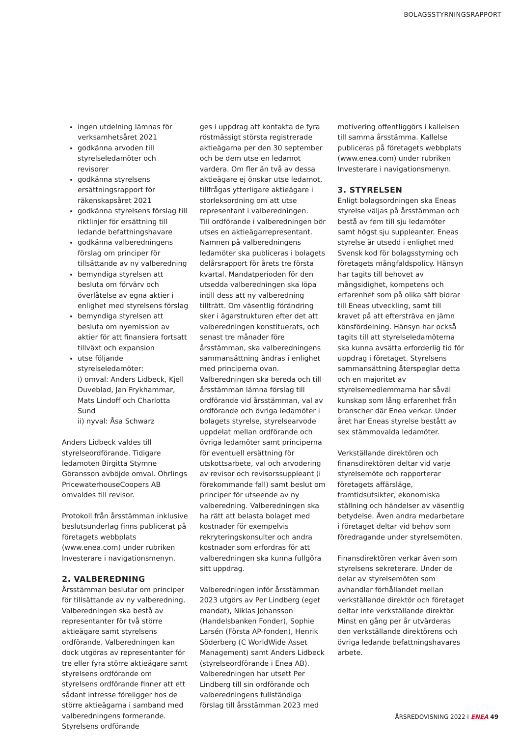BOLAGSSTYRNINGSRAPPORT
ingen utdelning lämnas för verksamhetsåret 2021
godkänna arvoden till styrelseledamöter och revisorer
godkänna styrelsens ersättningsrapport för räkenskapsåret 2021
godkänna styrelsens förslag till riktlinjer för ersättning till ledande befattningshavare
godkänna valberedningens förslag om principer för tillsättande av ny valberedning
bemyndiga styrelsen att besluta om förvärv och överlåtelse av egna aktier i enlighet med styrelsens förslag
bemyndiga styrelsen att besluta om nyemission av aktier för att finansiera fortsatt tillväxt och expansion
utse följande styrelseledamöter:
i) omval: Anders Lidbeck, Kjell Duveblad, Jan Frykhammar, Mats Lindoff och Charlotta Sund
ii) nyval: Åsa Schwarz
Anders Lidbeck valdes till styrelseordförande. Tidigare ledamoten Birgitta Stymne Göransson avböjde omval. Öhrlings PricewaterhouseCoopers AB omvaldes till revisor.
Protokoll från årsstämman inklusive beslutsunderlag finns publicerat på företagets webbplats (www.enea.com) under rubriken Investerare i navigationsmenyn.
2. VALBEREDNING
Årsstämman beslutar om principer för tillsättande av ny valberedning. Valberedningen ska bestå av representanter för två större aktieägare samt styrelsens ordförande. Valberedningen kan dock utgöras av representanter för tre eller fyra större aktieägare samt styrelsens ordförande om styrelsens ordförande finner att ett sådant intresse föreligger hos de större aktieägarna i samband med valberedningens formerande. Styrelsens ordförande
ges i uppdrag att kontakta de fyra röstmässigt största registrerade aktieägarna per den 30 september och be dem utse en ledamot vardera. Om fler än två av dessa aktieägare ej önskar utse ledamot, tillfrågas ytterligare aktieägare i storleksordning om att utse representant i valberedningen.
Till ordförande i valberedningen bör utses en aktieägarrepresentant. Namnen på valberedningens ledamöter ska publiceras i bolagets delårsrapport för årets tre första kvartal. Mandatperioden för den utsedda valberedningen ska löpa intill dess att ny valberedning tillträtt. Om väsentlig förändring sker i ägarstrukturen efter det att valberedningen konstituerats, och senast tre månader före årsstämman, ska valberedningens sammansättning ändras i enlighet med principerna ovan. Valberedningen ska bereda och till årsstämman lämna förslag till ordförande vid årsstämman, val av ordförande och övriga ledamöter i bolagets styrelse, styrelsearvode uppdelat mellan ordförande och övriga ledamöter samt principerna för eventuell ersättning för utskottsarbete, val och arvodering av revisor och revisorssuppleant (i förekommande fall) samt beslut om principer för utseende av ny valberedning. Valberedningen ska ha rätt att belasta bolaget med kostnader för exempelvis rekryteringskonsulter och andra kostnader som erfordras för att valberedningen ska kunna fullgöra sitt uppdrag.
Valberedningen inför årsstämman 2023 utgörs av Per Lindberg (eget mandat), Niklas Johansson (Handelsbanken Fonder), Sophie Larsén (Första AP-fonden), Henrik Söderberg (C WorldWide Asset Management) samt Anders Lidbeck (styrelseordförande i Enea AB). Valberedningen har utsett Per Lindberg till sin ordförande och valberedningens fullständiga förslag till årsstämman 2023 med
motivering offentliggörs i kallelsen till samma årsstämma. Kallelse publiceras på företagets webbplats (www.enea.com) under rubriken Investerare i navigationsmenyn.
3. STYRELSEN
Enligt bolagsordningen ska Eneas styrelse väljas på årsstämman och bestå av fem till sju ledamöter samt högst sju suppleanter. Eneas styrelse är utsedd i enlighet med Svensk kod för bolagsstyrning och företagets mångfaldspolicy. Hänsyn har tagits till behovet av mångsidighet, kompetens och erfarenhet som på olika sätt bidrar till Eneas utveckling, samt till kravet på att eftersträva en jämn könsfördelning. Hänsyn har också tagits till att styrelseledamöterna ska kunna avsätta erforderlig tid för uppdrag i företaget. Styrelsens sammansättning återspeglar detta och en majoritet av styrelsemedlemmarna har såväl kunskap som lång erfarenhet från branscher där Enea verkar. Under året har Eneas styrelse bestått av sex stämmovalda ledamöter.
Verkställande direktören och finansdirektören deltar vid varje styrelsemöte och rapporterar företagets affärsläge, framtidsutsikter, ekonomiska ställning och händelser av väsentlig betydelse. Även andra medarbetare i företaget deltar vid behov som föredragande under styrelsemöten.
Finansdirektören verkar även som styrelsens sekreterare. Under de delar av styrelsemöten som avhandlar förhållandet mellan verkställande direktör och företaget deltar inte verkställande direktör. Minst en gång per år utvärderas den verkställande direktörens och övriga ledande befattningshavares arbete.
ÅRSREDOVISNING 2022 I ENEA 49